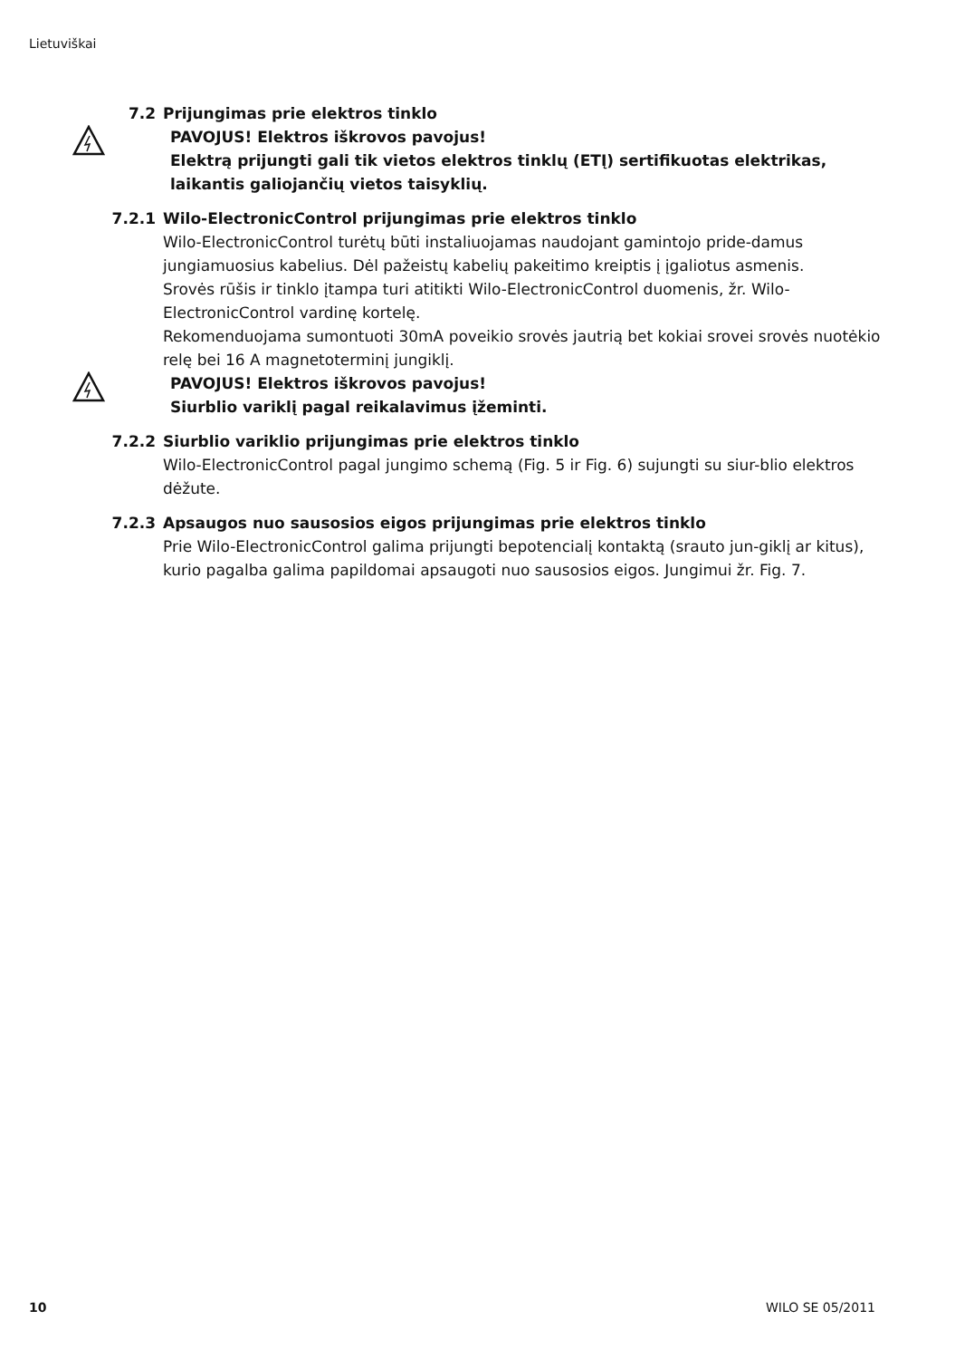Lietuviškai
7.2 Prijungimas prie elektros tinklo
PAVOJUS! Elektros iškrovos pavojus!
Elektrą prijungti gali tik vietos elektros tinklų (ETĮ) sertifikuotas elektrikas, laikantis galiojančių vietos taisyklių.
7.2.1 Wilo-ElectronicControl prijungimas prie elektros tinklo
Wilo-ElectronicControl turėtų būti instaliuojamas naudojant gamintojo pride-damus jungiamuosius kabelius. Dėl pažeistų kabelių pakeitimo kreiptis į įgaliotus asmenis.
Srovės rūšis ir tinklo įtampa turi atitikti Wilo-ElectronicControl duomenis, žr. Wilo-ElectronicControl vardinę kortelę.
Rekomenduojama sumontuoti 30mA poveikio srovės jautrią bet kokiai srovei srovės nuotėkio relę bei 16 A magnetoterminį jungiklį.
PAVOJUS! Elektros iškrovos pavojus!
Siurblio variklį pagal reikalavimus įžeminti.
7.2.2 Siurblio variklio prijungimas prie elektros tinklo
Wilo-ElectronicControl pagal jungimo schemą (Fig. 5 ir Fig. 6) sujungti su siur-blio elektros dėžute.
7.2.3 Apsaugos nuo sausosios eigos prijungimas prie elektros tinklo
Prie Wilo-ElectronicControl galima prijungti bepotencialį kontaktą (srauto jun-giklį ar kitus), kurio pagalba galima papildomai apsaugoti nuo sausosios eigos. Jungimui žr. Fig. 7.
10 WILO SE 05/2011